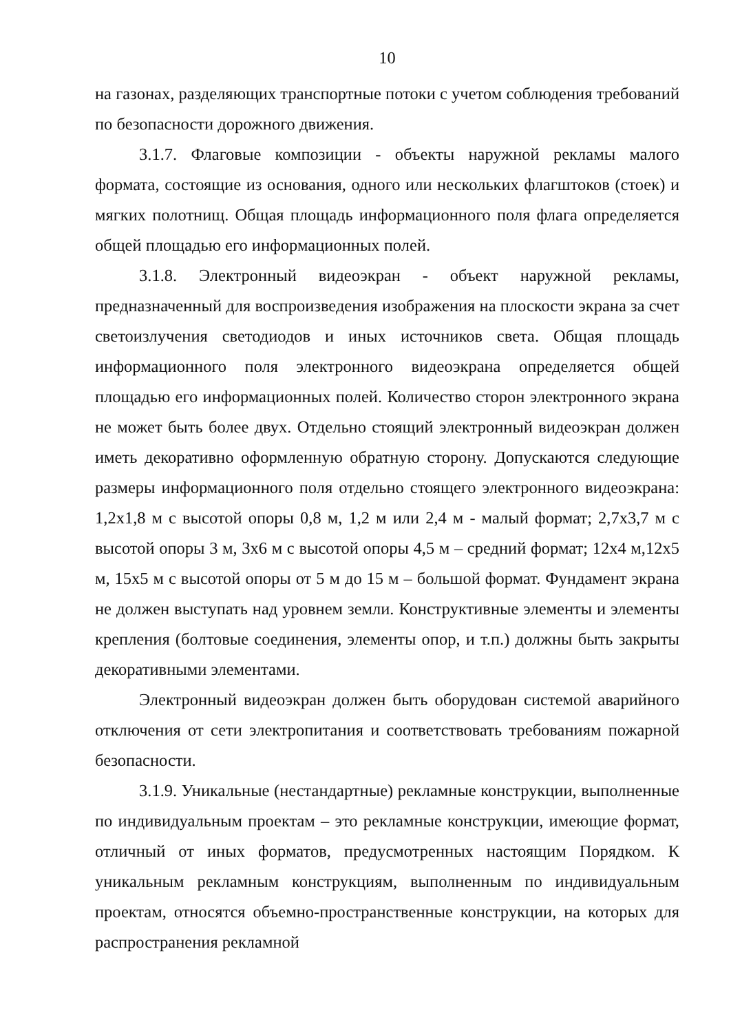10
на газонах, разделяющих транспортные потоки с учетом соблюдения требований по безопасности дорожного движения.
3.1.7. Флаговые композиции - объекты наружной рекламы малого формата, состоящие из основания, одного или нескольких флагштоков (стоек) и мягких полотнищ. Общая площадь информационного поля флага определяется общей площадью его информационных полей.
3.1.8. Электронный видеоэкран - объект наружной рекламы, предназначенный для воспроизведения изображения на плоскости экрана за счет светоизлучения светодиодов и иных источников света. Общая площадь информационного поля электронного видеоэкрана определяется общей площадью его информационных полей. Количество сторон электронного экрана не может быть более двух. Отдельно стоящий электронный видеоэкран должен иметь декоративно оформленную обратную сторону. Допускаются следующие размеры информационного поля отдельно стоящего электронного видеоэкрана: 1,2x1,8 м с высотой опоры 0,8 м, 1,2 м или 2,4 м - малый формат; 2,7x3,7 м с высотой опоры 3 м, 3x6 м с высотой опоры 4,5 м – средний формат; 12x4 м,12x5 м, 15x5 м с высотой опоры от 5 м до 15 м – большой формат. Фундамент экрана не должен выступать над уровнем земли. Конструктивные элементы и элементы крепления (болтовые соединения, элементы опор, и т.п.) должны быть закрыты декоративными элементами.
Электронный видеоэкран должен быть оборудован системой аварийного отключения от сети электропитания и соответствовать требованиям пожарной безопасности.
3.1.9. Уникальные (нестандартные) рекламные конструкции, выполненные по индивидуальным проектам – это рекламные конструкции, имеющие формат, отличный от иных форматов, предусмотренных настоящим Порядком. К уникальным рекламным конструкциям, выполненным по индивидуальным проектам, относятся объемно-пространственные конструкции, на которых для распространения рекламной